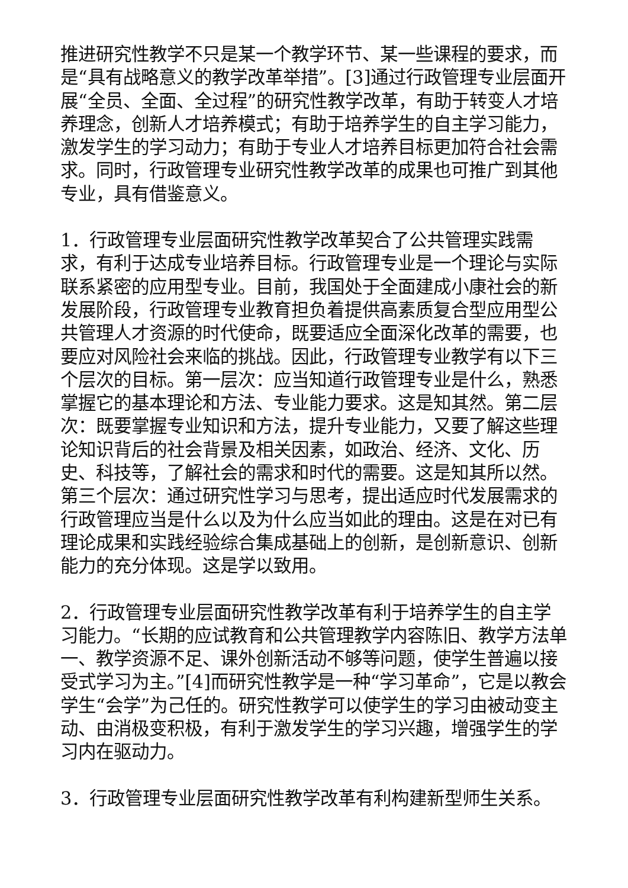推进研究性教学不只是某一个教学环节、某一些课程的要求，而是“具有战略意义的教学改革举措”。[3]通过行政管理专业层面开展“全员、全面、全过程”的研究性教学改革，有助于转变人才培养理念，创新人才培养模式；有助于培养学生的自主学习能力，激发学生的学习动力；有助于专业人才培养目标更加符合社会需求。同时，行政管理专业研究性教学改革的成果也可推广到其他专业，具有借鉴意义。
1．行政管理专业层面研究性教学改革契合了公共管理实践需求，有利于达成专业培养目标。行政管理专业是一个理论与实际联系紧密的应用型专业。目前，我国处于全面建成小康社会的新发展阶段，行政管理专业教育担负着提供高素质复合型应用型公共管理人才资源的时代使命，既要适应全面深化改革的需要，也要应对风险社会来临的挑战。因此，行政管理专业教学有以下三个层次的目标。第一层次：应当知道行政管理专业是什么，熟悉掌握它的基本理论和方法、专业能力要求。这是知其然。第二层次：既要掌握专业知识和方法，提升专业能力，又要了解这些理论知识背后的社会背景及相关因素，如政治、经济、文化、历史、科技等，了解社会的需求和时代的需要。这是知其所以然。第三个层次：通过研究性学习与思考，提出适应时代发展需求的行政管理应当是什么以及为什么应当如此的理由。这是在对已有理论成果和实践经验综合集成基础上的创新，是创新意识、创新能力的充分体现。这是学以致用。
2．行政管理专业层面研究性教学改革有利于培养学生的自主学习能力。“长期的应试教育和公共管理教学内容陈旧、教学方法单一、教学资源不足、课外创新活动不够等问题，使学生普遍以接受式学习为主。”[4]而研究性教学是一种“学习革命”，它是以教会学生“会学”为己任的。研究性教学可以使学生的学习由被动变主动、由消极变积极，有利于激发学生的学习兴趣，增强学生的学习内在驱动力。
3．行政管理专业层面研究性教学改革有利构建新型师生关系。